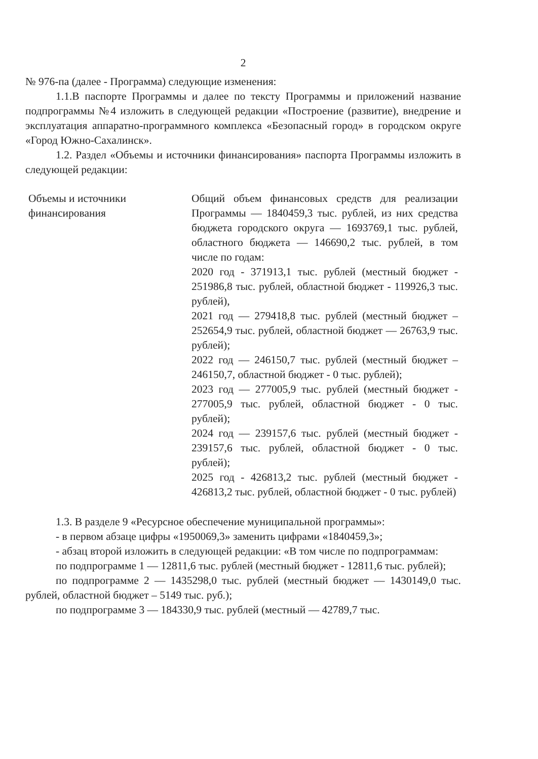2
№ 976-па (далее - Программа) следующие изменения:
1.1.В паспорте Программы и далее по тексту Программы и приложений название подпрограммы №4 изложить в следующей редакции «Построение (развитие), внедрение и эксплуатация аппаратно-программного комплекса «Безопасный город» в городском округе «Город Южно-Сахалинск».
1.2. Раздел «Объемы и источники финансирования» паспорта Программы изложить в следующей редакции:
| Объемы и источники финансирования | Общий объем финансовых средств для реализации Программы — 1840459,3 тыс. рублей, из них средства бюджета городского округа — 1693769,1 тыс. рублей, областного бюджета — 146690,2 тыс. рублей, в том числе по годам: 2020 год - 371913,1 тыс. рублей (местный бюджет - 251986,8 тыс. рублей, областной бюджет - 119926,3 тыс. рублей), 2021 год — 279418,8 тыс. рублей (местный бюджет – 252654,9 тыс. рублей, областной бюджет — 26763,9 тыс. рублей); 2022 год — 246150,7 тыс. рублей (местный бюджет – 246150,7, областной бюджет - 0 тыс. рублей); 2023 год — 277005,9 тыс. рублей (местный бюджет - 277005,9 тыс. рублей, областной бюджет - 0 тыс. рублей); 2024 год — 239157,6 тыс. рублей (местный бюджет - 239157,6 тыс. рублей, областной бюджет - 0 тыс. рублей); 2025 год - 426813,2 тыс. рублей (местный бюджет - 426813,2 тыс. рублей, областной бюджет - 0 тыс. рублей) |
1.3. В разделе 9 «Ресурсное обеспечение муниципальной программы»:
- в первом абзаце цифры «1950069,3» заменить цифрами «1840459,3»;
- абзац второй изложить в следующей редакции: «В том числе по подпрограммам:
по подпрограмме 1 — 12811,6 тыс. рублей (местный бюджет - 12811,6 тыс. рублей);
по подпрограмме 2 — 1435298,0 тыс. рублей (местный бюджет — 1430149,0 тыс. рублей, областной бюджет – 5149 тыс. руб.);
по подпрограмме 3 — 184330,9 тыс. рублей (местный — 42789,7 тыс.